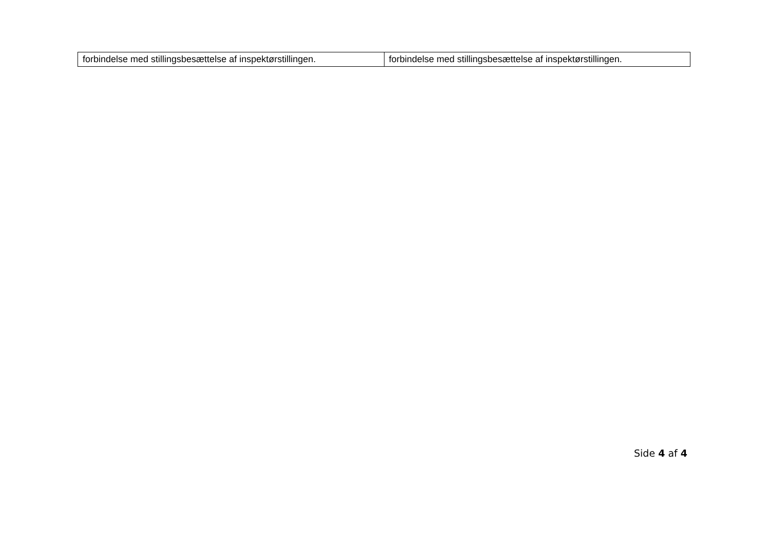| forbindelse med stillingsbesættelse af inspektørstillingen. | forbindelse med stillingsbesættelse af inspektørstillingen. |
Side 4 af 4